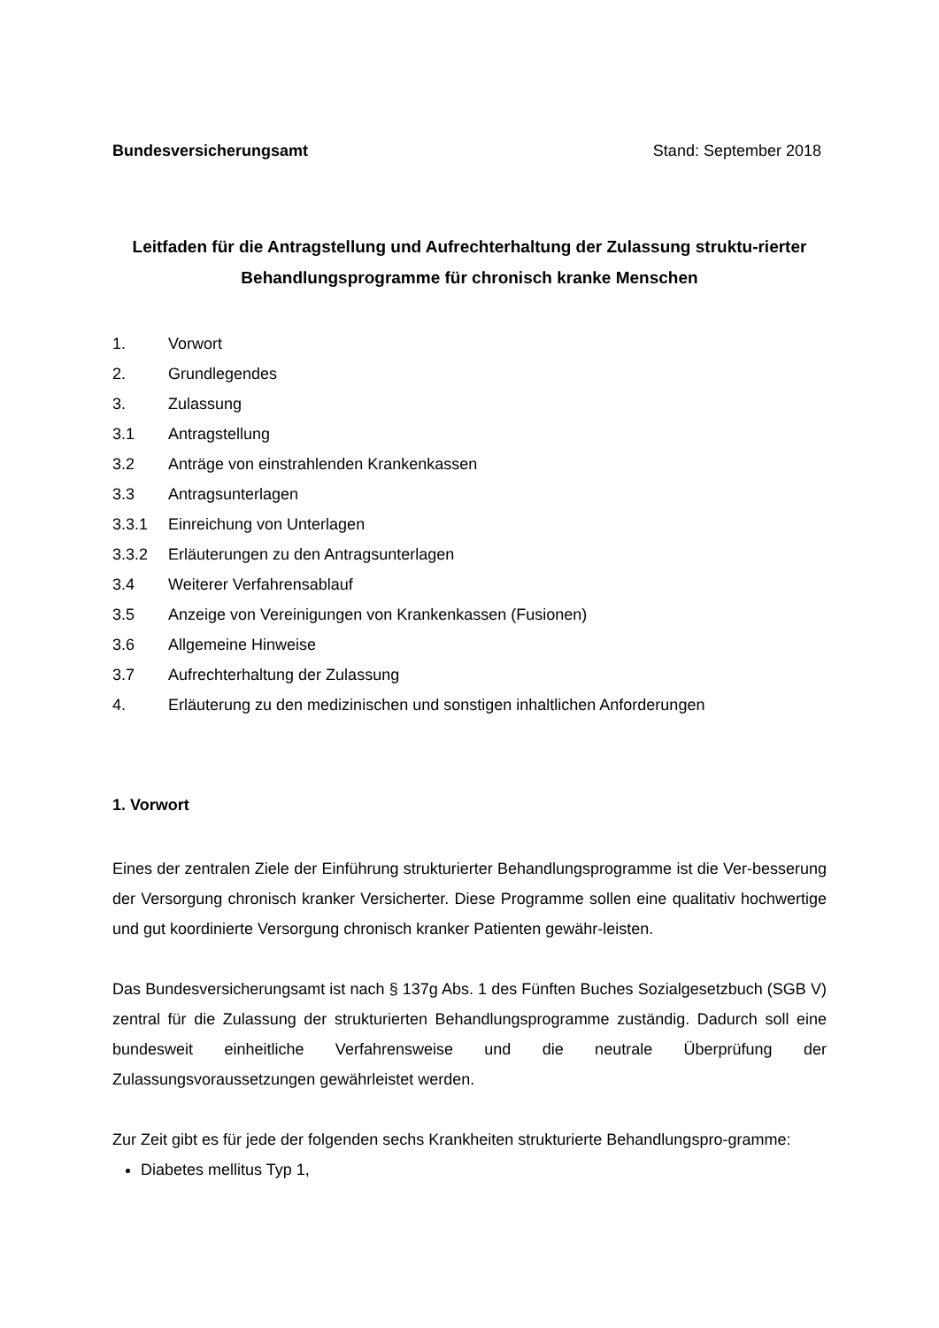Bundesversicherungsamt Stand: September 2018
Leitfaden für die Antragstellung und Aufrechterhaltung der Zulassung struktu-rierter Behandlungsprogramme für chronisch kranke Menschen
1. Vorwort
2. Grundlegendes
3. Zulassung
3.1 Antragstellung
3.2 Anträge von einstrahlenden Krankenkassen
3.3 Antragsunterlagen
3.3.1 Einreichung von Unterlagen
3.3.2 Erläuterungen zu den Antragsunterlagen
3.4 Weiterer Verfahrensablauf
3.5 Anzeige von Vereinigungen von Krankenkassen (Fusionen)
3.6 Allgemeine Hinweise
3.7 Aufrechterhaltung der Zulassung
4. Erläuterung zu den medizinischen und sonstigen inhaltlichen Anforderungen
1. Vorwort
Eines der zentralen Ziele der Einführung strukturierter Behandlungsprogramme ist die Ver-besserung der Versorgung chronisch kranker Versicherter. Diese Programme sollen eine qualitativ hochwertige und gut koordinierte Versorgung chronisch kranker Patienten gewähr-leisten.
Das Bundesversicherungsamt ist nach § 137g Abs. 1 des Fünften Buches Sozialgesetzbuch (SGB V) zentral für die Zulassung der strukturierten Behandlungsprogramme zuständig. Dadurch soll eine bundesweit einheitliche Verfahrensweise und die neutrale Überprüfung der Zulassungsvoraussetzungen gewährleistet werden.
Zur Zeit gibt es für jede der folgenden sechs Krankheiten strukturierte Behandlungspro-gramme:
Diabetes mellitus Typ 1,